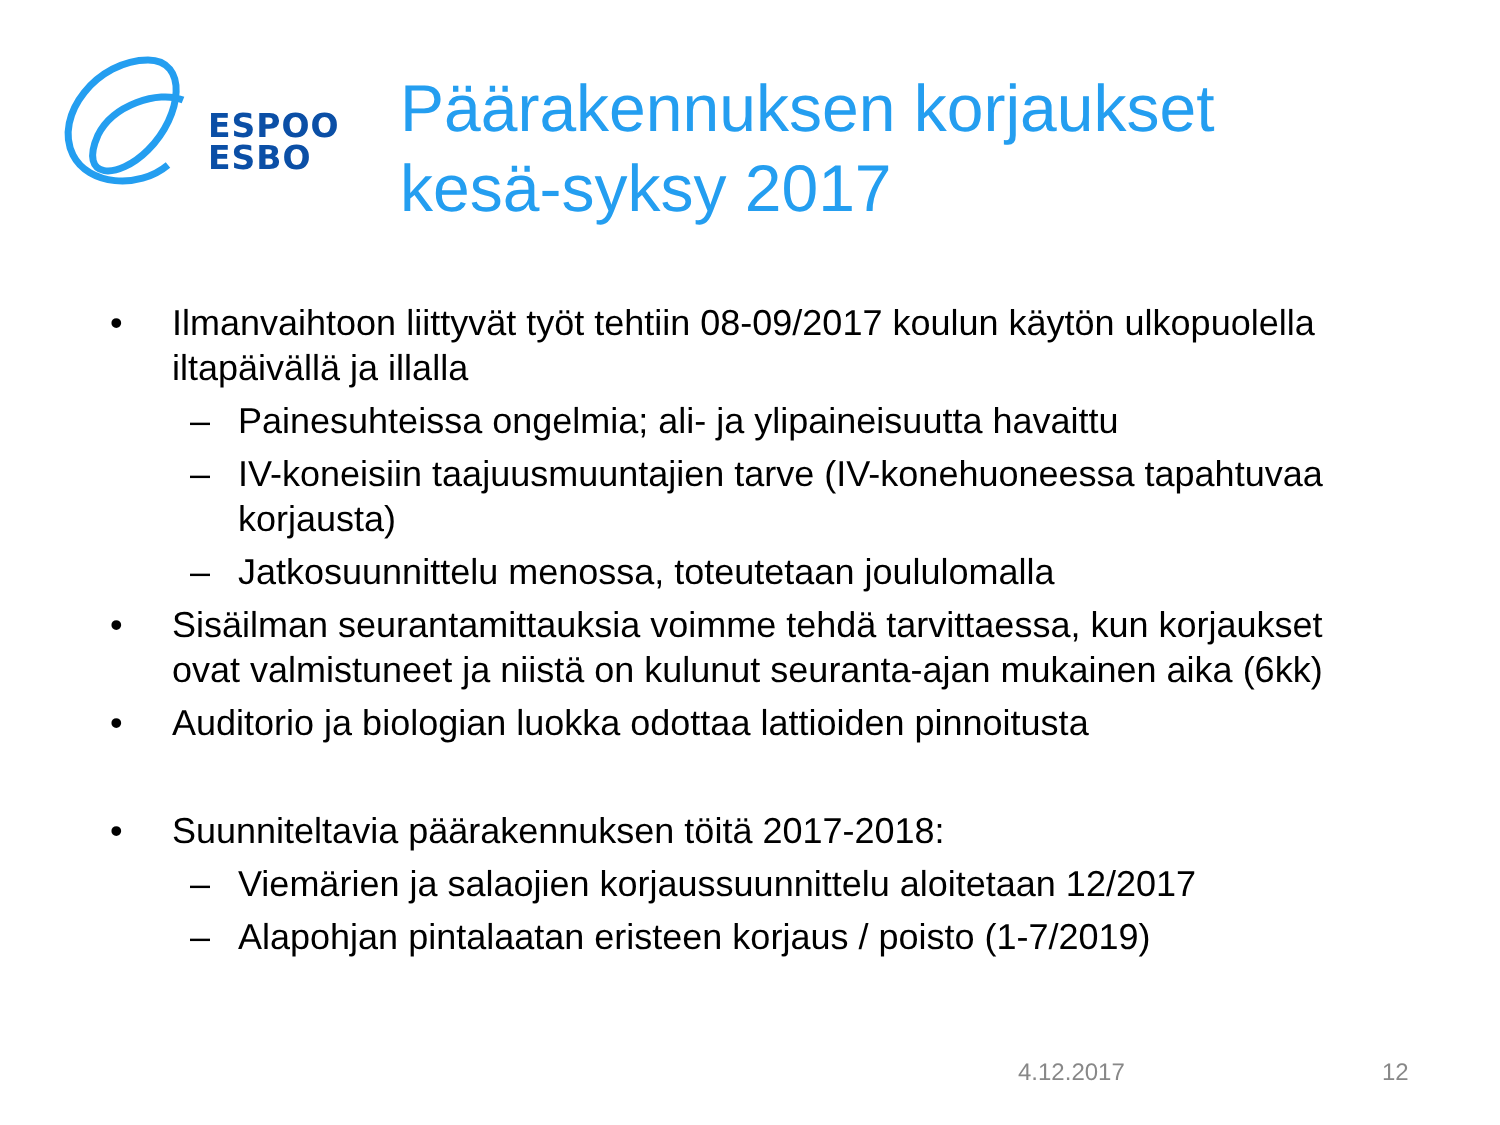ESPOO
ESBO
Päärakennuksen korjaukset
kesä-syksy 2017
• Ilmanvaihtoon liittyvät työt tehtiin 08-09/2017 koulun käytön ulkopuolella iltapäivällä ja illalla
– Painesuhteissa ongelmia; ali- ja ylipaineisuutta havaittu
– IV-koneisiin taajuusmuuntajien tarve (IV-konehuoneessa tapahtuvaa korjausta)
– Jatkosuunnittelu menossa, toteutetaan joululomalla
• Sisäilman seurantamittauksia voimme tehdä tarvittaessa, kun korjaukset ovat valmistuneet ja niistä on kulunut seuranta-ajan mukainen aika (6kk)
• Auditorio ja biologian luokka odottaa lattioiden pinnoitusta
• Suunniteltavia päärakennuksen töitä 2017-2018:
– Viemärien ja salaojien korjaussuunnittelu aloitetaan 12/2017
– Alapohjan pintalaatan eristeen korjaus / poisto (1-7/2019)
4.12.2017 12